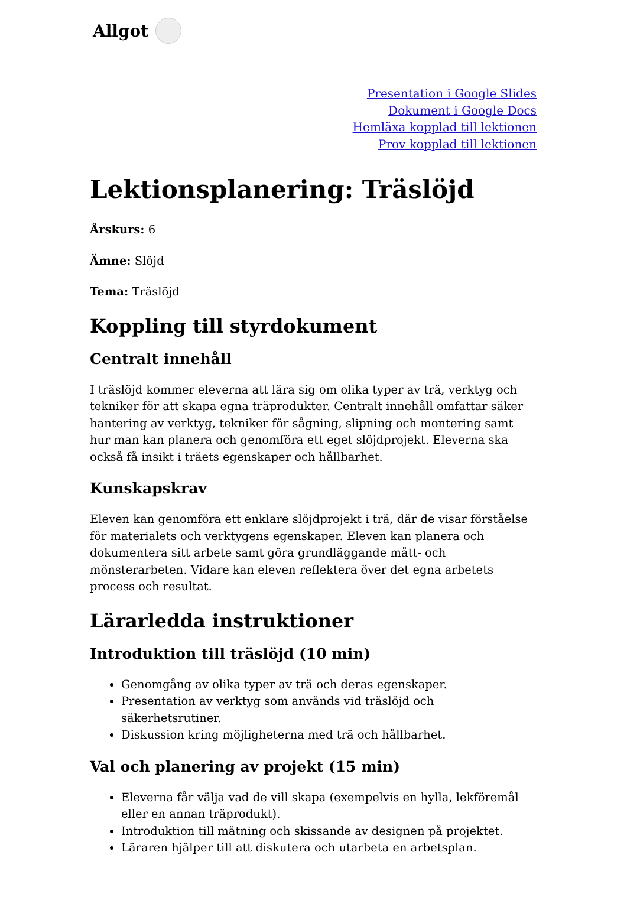Allgot
Presentation i Google Slides
Dokument i Google Docs
Hemläxa kopplad till lektionen
Prov kopplad till lektionen
Lektionsplanering: Träslöjd
Årskurs: 6
Ämne: Slöjd
Tema: Träslöjd
Koppling till styrdokument
Centralt innehåll
I träslöjd kommer eleverna att lära sig om olika typer av trä, verktyg och tekniker för att skapa egna träprodukter. Centralt innehåll omfattar säker hantering av verktyg, tekniker för sågning, slipning och montering samt hur man kan planera och genomföra ett eget slöjdprojekt. Eleverna ska också få insikt i träets egenskaper och hållbarhet.
Kunskapskrav
Eleven kan genomföra ett enklare slöjdprojekt i trä, där de visar förståelse för materialets och verktygens egenskaper. Eleven kan planera och dokumentera sitt arbete samt göra grundläggande mått- och mönsterarbeten. Vidare kan eleven reflektera över det egna arbetets process och resultat.
Lärarledda instruktioner
Introduktion till träslöjd (10 min)
Genomgång av olika typer av trä och deras egenskaper.
Presentation av verktyg som används vid träslöjd och säkerhetsrutiner.
Diskussion kring möjligheterna med trä och hållbarhet.
Val och planering av projekt (15 min)
Eleverna får välja vad de vill skapa (exempelvis en hylla, lekföremål eller en annan träprodukt).
Introduktion till mätning och skissande av designen på projektet.
Läraren hjälper till att diskutera och utarbeta en arbetsplan.